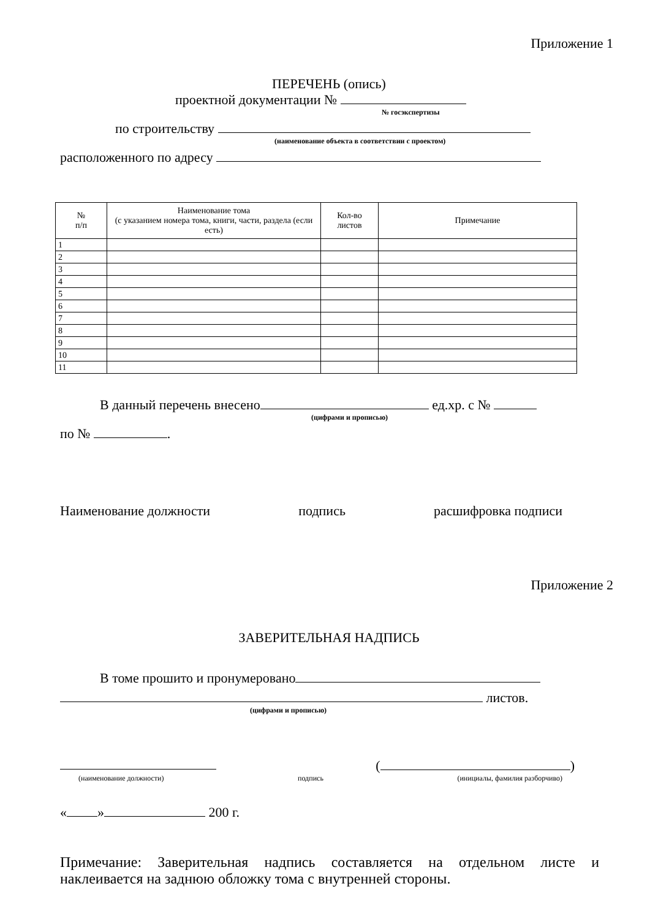Приложение 1
ПЕРЕЧЕНЬ (опись)
проектной документации №
№ госэкспертизы
по строительству
(наименование объекта в соответствии с проектом)
расположенного по адресу
| № п/п | Наименование тома (с указанием номера тома, книги, части, раздела (если есть) | Кол-во листов | Примечание |
| --- | --- | --- | --- |
| 1 | | | |
| 2 | | | |
| 3 | | | |
| 4 | | | |
| 5 | | | |
| 6 | | | |
| 7 | | | |
| 8 | | | |
| 9 | | | |
| 10 | | | |
| 11 | | | |
В данный перечень внесено ед.хр. с №
(цифрами и прописью)
по № .
Наименование должности подпись расшифровка подписи
Приложение 2
ЗАВЕРИТЕЛЬНАЯ НАДПИСЬ
В томе прошито и пронумеровано
листов.
(цифрами и прописью)
( )
(наименование должности) подпись (инициалы, фамилия разборчиво)
« » 200 г.
Примечание: Заверительная надпись составляется на отдельном листе и наклеивается на заднюю обложку тома с внутренней стороны.